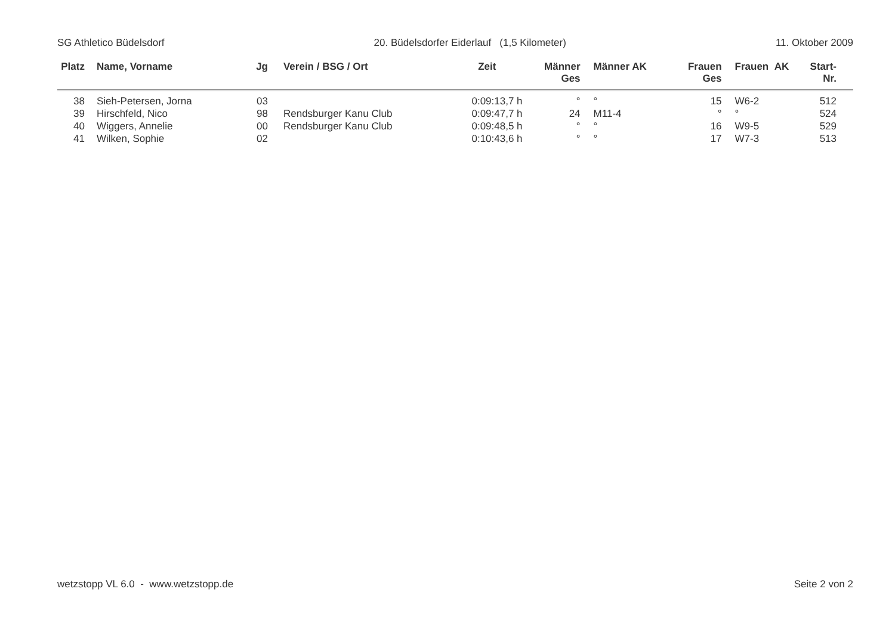SG Athletico Büdelsdorf 20. Büdelsdorfer Eiderlauf (1,5 Kilometer) 11. Oktober 2009
| Platz | Name, Vorname | Jg | Verein / BSG / Ort | Zeit | Männer Ges | Männer AK | Frauen Ges | Frauen AK | Start- Nr. |
| --- | --- | --- | --- | --- | --- | --- | --- | --- | --- |
| 38 | Sieh-Petersen, Jorna | 03 | | 0:09:13,7 h | ° | ° | 15 | W6-2 | 512 |
| 39 | Hirschfeld, Nico | 98 | Rendsburger Kanu Club | 0:09:47,7 h | 24 | M11-4 | ° | ° | 524 |
| 40 | Wiggers, Annelie | 00 | Rendsburger Kanu Club | 0:09:48,5 h | ° | ° | 16 | W9-5 | 529 |
| 41 | Wilken, Sophie | 02 | | 0:10:43,6 h | ° | ° | 17 | W7-3 | 513 |
wetzstopp VL 6.0 - www.wetzstopp.de Seite 2 von 2